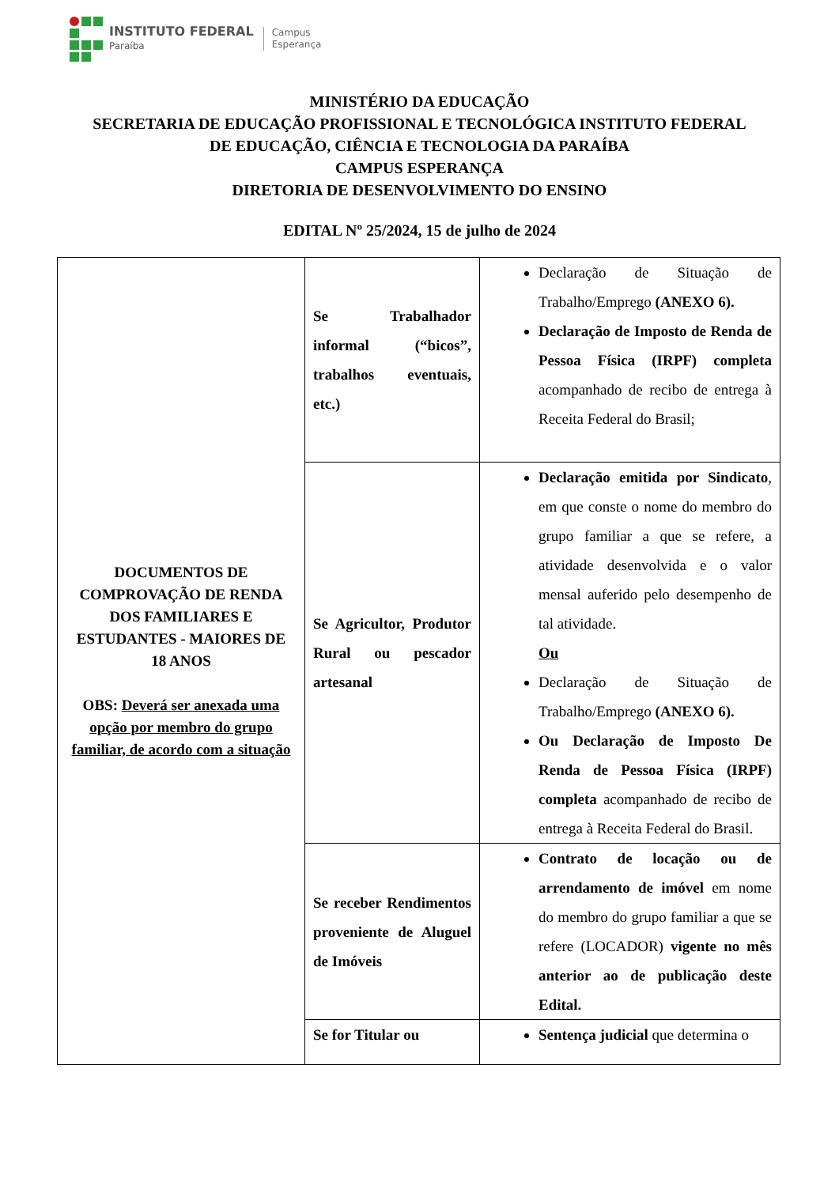INSTITUTO FEDERAL
Paraíba
Campus
Esperança
MINISTÉRIO DA EDUCAÇÃO
SECRETARIA DE EDUCAÇÃO PROFISSIONAL E TECNOLÓGICA INSTITUTO FEDERAL
DE EDUCAÇÃO, CIÊNCIA E TECNOLOGIA DA PARAÍBA
CAMPUS ESPERANÇA
DIRETORIA DE DESENVOLVIMENTO DO ENSINO
EDITAL Nº 25/2024, 15 de julho de 2024
| DOCUMENTOS DE COMPROVAÇÃO DE RENDA DOS FAMILIARES E ESTUDANTES - MAIORES DE 18 ANOS OBS: Deverá ser anexada uma opção por membro do grupo familiar, de acordo com a situação | Se Trabalhador informal (“bicos”, trabalhos eventuais, etc.) | Declaração de Situação de Trabalho/Emprego (ANEXO 6). Declaração de Imposto de Renda de Pessoa Física (IRPF) completa acompanhado de recibo de entrega à Receita Federal do Brasil; |
| | Se Agricultor, Produtor Rural ou pescador artesanal | Declaração emitida por Sindicato , em que conste o nome do membro do grupo familiar a que se refere, a atividade desenvolvida e o valor mensal auferido pelo desempenho de tal atividade. Ou Declaração de Situação de Trabalho/Emprego (ANEXO 6). Ou Declaração de Imposto De Renda de Pessoa Física (IRPF) completa acompanhado de recibo de entrega à Receita Federal do Brasil. |
| | Se receber Rendimentos proveniente de Aluguel de Imóveis | Contrato de locação ou de arrendamento de imóvel em nome do membro do grupo familiar a que se refere (LOCADOR) vigente no mês anterior ao de publicação deste Edital. |
| | Se for Titular ou | Sentença judicial que determina o |